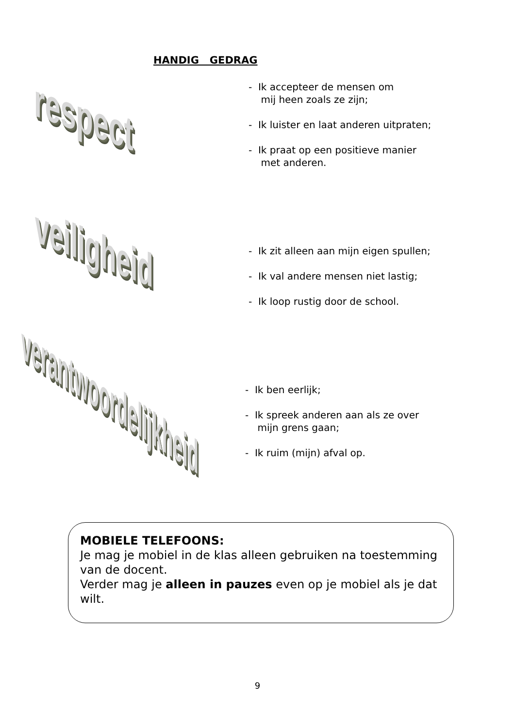HANDIG GEDRAG
respect
- Ik accepteer de mensen om
mij heen zoals ze zijn;
- Ik luister en laat anderen uitpraten;
- Ik praat op een positieve manier
met anderen.
veiligheid
- Ik zit alleen aan mijn eigen spullen;
- Ik val andere mensen niet lastig;
- Ik loop rustig door de school.
verantwoordelijkheid
- Ik ben eerlijk;
- Ik spreek anderen aan als ze over
mijn grens gaan;
- Ik ruim (mijn) afval op.
MOBIELE TELEFOONS:
Je mag je mobiel in de klas alleen gebruiken na toestemming van de docent.
Verder mag je alleen in pauzes even op je mobiel als je dat wilt.
9